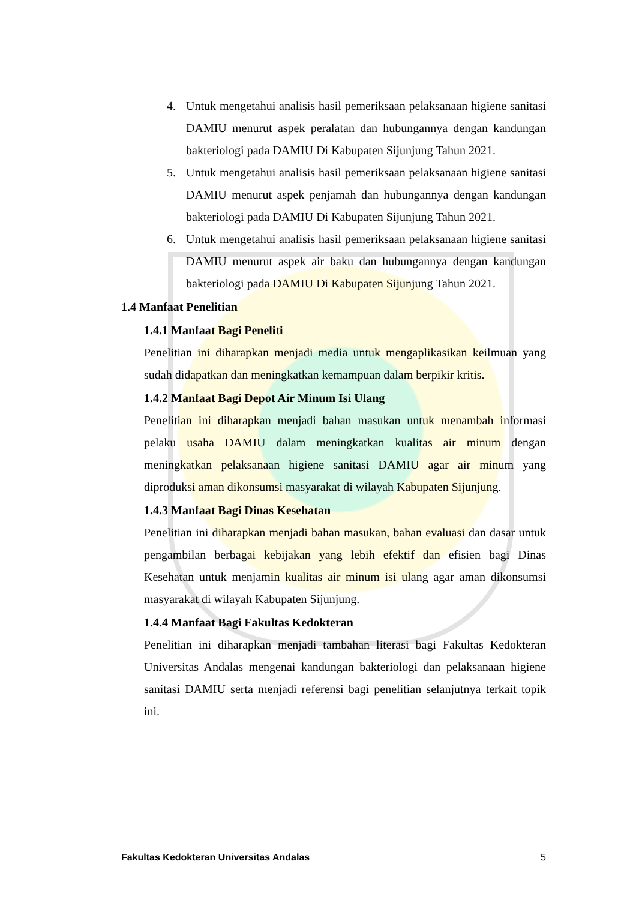4. Untuk mengetahui analisis hasil pemeriksaan pelaksanaan higiene sanitasi DAMIU menurut aspek peralatan dan hubungannya dengan kandungan bakteriologi pada DAMIU Di Kabupaten Sijunjung Tahun 2021.
5. Untuk mengetahui analisis hasil pemeriksaan pelaksanaan higiene sanitasi DAMIU menurut aspek penjamah dan hubungannya dengan kandungan bakteriologi pada DAMIU Di Kabupaten Sijunjung Tahun 2021.
6. Untuk mengetahui analisis hasil pemeriksaan pelaksanaan higiene sanitasi DAMIU menurut aspek air baku dan hubungannya dengan kandungan bakteriologi pada DAMIU Di Kabupaten Sijunjung Tahun 2021.
1.4 Manfaat Penelitian
1.4.1 Manfaat Bagi Peneliti
Penelitian ini diharapkan menjadi media untuk mengaplikasikan keilmuan yang sudah didapatkan dan meningkatkan kemampuan dalam berpikir kritis.
1.4.2 Manfaat Bagi Depot Air Minum Isi Ulang
Penelitian ini diharapkan menjadi bahan masukan untuk menambah informasi pelaku usaha DAMIU dalam meningkatkan kualitas air minum dengan meningkatkan pelaksanaan higiene sanitasi DAMIU agar air minum yang diproduksi aman dikonsumsi masyarakat di wilayah Kabupaten Sijunjung.
1.4.3 Manfaat Bagi Dinas Kesehatan
Penelitian ini diharapkan menjadi bahan masukan, bahan evaluasi dan dasar untuk pengambilan berbagai kebijakan yang lebih efektif dan efisien bagi Dinas Kesehatan untuk menjamin kualitas air minum isi ulang agar aman dikonsumsi masyarakat di wilayah Kabupaten Sijunjung.
1.4.4 Manfaat Bagi Fakultas Kedokteran
Penelitian ini diharapkan menjadi tambahan literasi bagi Fakultas Kedokteran Universitas Andalas mengenai kandungan bakteriologi dan pelaksanaan higiene sanitasi DAMIU serta menjadi referensi bagi penelitian selanjutnya terkait topik ini.
Fakultas Kedokteran Universitas Andalas 5